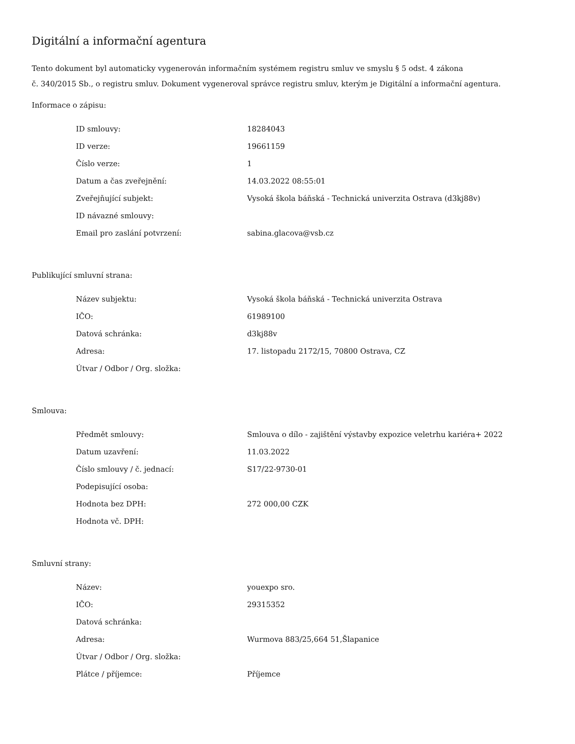Digitální a informační agentura
Tento dokument byl automaticky vygenerován informačním systémem registru smluv ve smyslu § 5 odst. 4 zákona
č. 340/2015 Sb., o registru smluv. Dokument vygeneroval správce registru smluv, kterým je Digitální a informační agentura.
Informace o zápisu:
| ID smlouvy: | 18284043 |
| ID verze: | 19661159 |
| Číslo verze: | 1 |
| Datum a čas zveřejnění: | 14.03.2022 08:55:01 |
| Zveřejňující subjekt: | Vysoká škola báňská - Technická univerzita Ostrava (d3kj88v) |
| ID návazné smlouvy: | |
| Email pro zaslání potvrzení: | sabina.glacova@vsb.cz |
Publikující smluvní strana:
| Název subjektu: | Vysoká škola báňská - Technická univerzita Ostrava |
| IČO: | 61989100 |
| Datová schránka: | d3kj88v |
| Adresa: | 17. listopadu 2172/15, 70800 Ostrava, CZ |
| Útvar / Odbor / Org. složka: | |
Smlouva:
| Předmět smlouvy: | Smlouva o dílo - zajištění výstavby expozice veletrhu kariéra+ 2022 |
| Datum uzavření: | 11.03.2022 |
| Číslo smlouvy / č. jednací: | S17/22-9730-01 |
| Podepisující osoba: | |
| Hodnota bez DPH: | 272 000,00 CZK |
| Hodnota vč. DPH: | |
Smluvní strany:
| Název: | youexpo sro. |
| IČO: | 29315352 |
| Datová schránka: | |
| Adresa: | Wurmova 883/25,664 51,Šlapanice |
| Útvar / Odbor / Org. složka: | |
| Plátce / příjemce: | Příjemce |